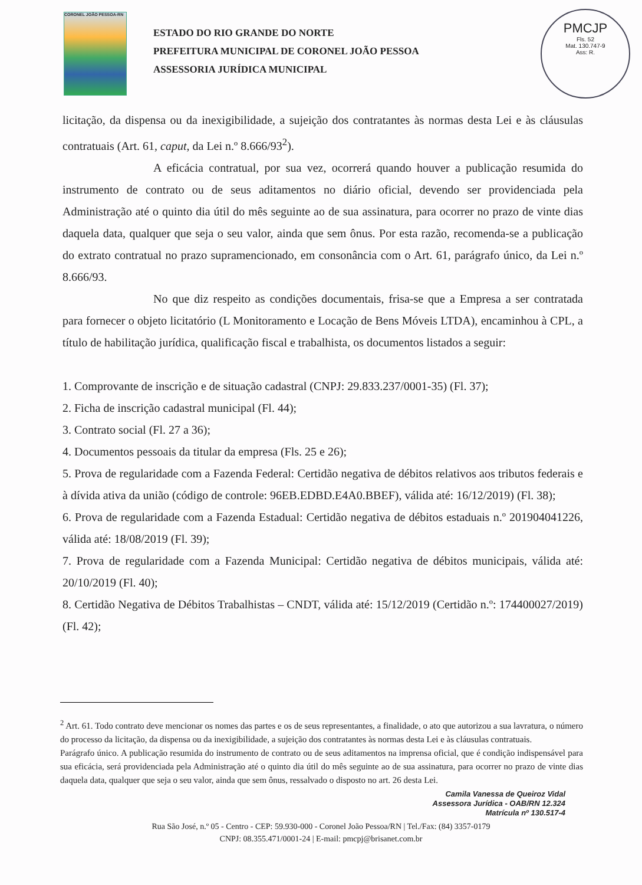CORONEL JOÃO PESSOA-RN
ESTADO DO RIO GRANDE DO NORTE
PREFEITURA MUNICIPAL DE CORONEL JOÃO PESSOA
ASSESSORIA JURÍDICA MUNICIPAL
PMCJP
Fls. 52
Mat. 130.747-9
Ass: R.
licitação, da dispensa ou da inexigibilidade, a sujeição dos contratantes às normas desta Lei e às cláusulas contratuais (Art. 61, caput, da Lei n.º 8.666/93<sup>2</sup>).
A eficácia contratual, por sua vez, ocorrerá quando houver a publicação resumida do instrumento de contrato ou de seus aditamentos no diário oficial, devendo ser providenciada pela Administração até o quinto dia útil do mês seguinte ao de sua assinatura, para ocorrer no prazo de vinte dias daquela data, qualquer que seja o seu valor, ainda que sem ônus. Por esta razão, recomenda-se a publicação do extrato contratual no prazo supramencionado, em consonância com o Art. 61, parágrafo único, da Lei n.º 8.666/93.
No que diz respeito as condições documentais, frisa-se que a Empresa a ser contratada para fornecer o objeto licitatório (L Monitoramento e Locação de Bens Móveis LTDA), encaminhou à CPL, a título de habilitação jurídica, qualificação fiscal e trabalhista, os documentos listados a seguir:
1. Comprovante de inscrição e de situação cadastral (CNPJ: 29.833.237/0001-35) (Fl. 37);
2. Ficha de inscrição cadastral municipal (Fl. 44);
3. Contrato social (Fl. 27 a 36);
4. Documentos pessoais da titular da empresa (Fls. 25 e 26);
5. Prova de regularidade com a Fazenda Federal: Certidão negativa de débitos relativos aos tributos federais e à dívida ativa da união (código de controle: 96EB.EDBD.E4A0.BBEF), válida até: 16/12/2019) (Fl. 38);
6. Prova de regularidade com a Fazenda Estadual: Certidão negativa de débitos estaduais n.º 201904041226, válida até: 18/08/2019 (Fl. 39);
7. Prova de regularidade com a Fazenda Municipal: Certidão negativa de débitos municipais, válida até: 20/10/2019 (Fl. 40);
8. Certidão Negativa de Débitos Trabalhistas – CNDT, válida até: 15/12/2019 (Certidão n.º: 174400027/2019) (Fl. 42);
<sup>2</sup> Art. 61. Todo contrato deve mencionar os nomes das partes e os de seus representantes, a finalidade, o ato que autorizou a sua lavratura, o número do processo da licitação, da dispensa ou da inexigibilidade, a sujeição dos contratantes às normas desta Lei e às cláusulas contratuais.
Parágrafo único. A publicação resumida do instrumento de contrato ou de seus aditamentos na imprensa oficial, que é condição indispensável para sua eficácia, será providenciada pela Administração até o quinto dia útil do mês seguinte ao de sua assinatura, para ocorrer no prazo de vinte dias daquela data, qualquer que seja o seu valor, ainda que sem ônus, ressalvado o disposto no art. 26 desta Lei.
Camila Vanessa de Queiroz Vidal
Assessora Jurídica - OAB/RN 12.324
Matrícula nº 130.517-4
Rua São José, n.º 05 - Centro - CEP: 59.930-000 - Coronel João Pessoa/RN | Tel./Fax: (84) 3357-0179
CNPJ: 08.355.471/0001-24 | E-mail: pmcpj@brisanet.com.br